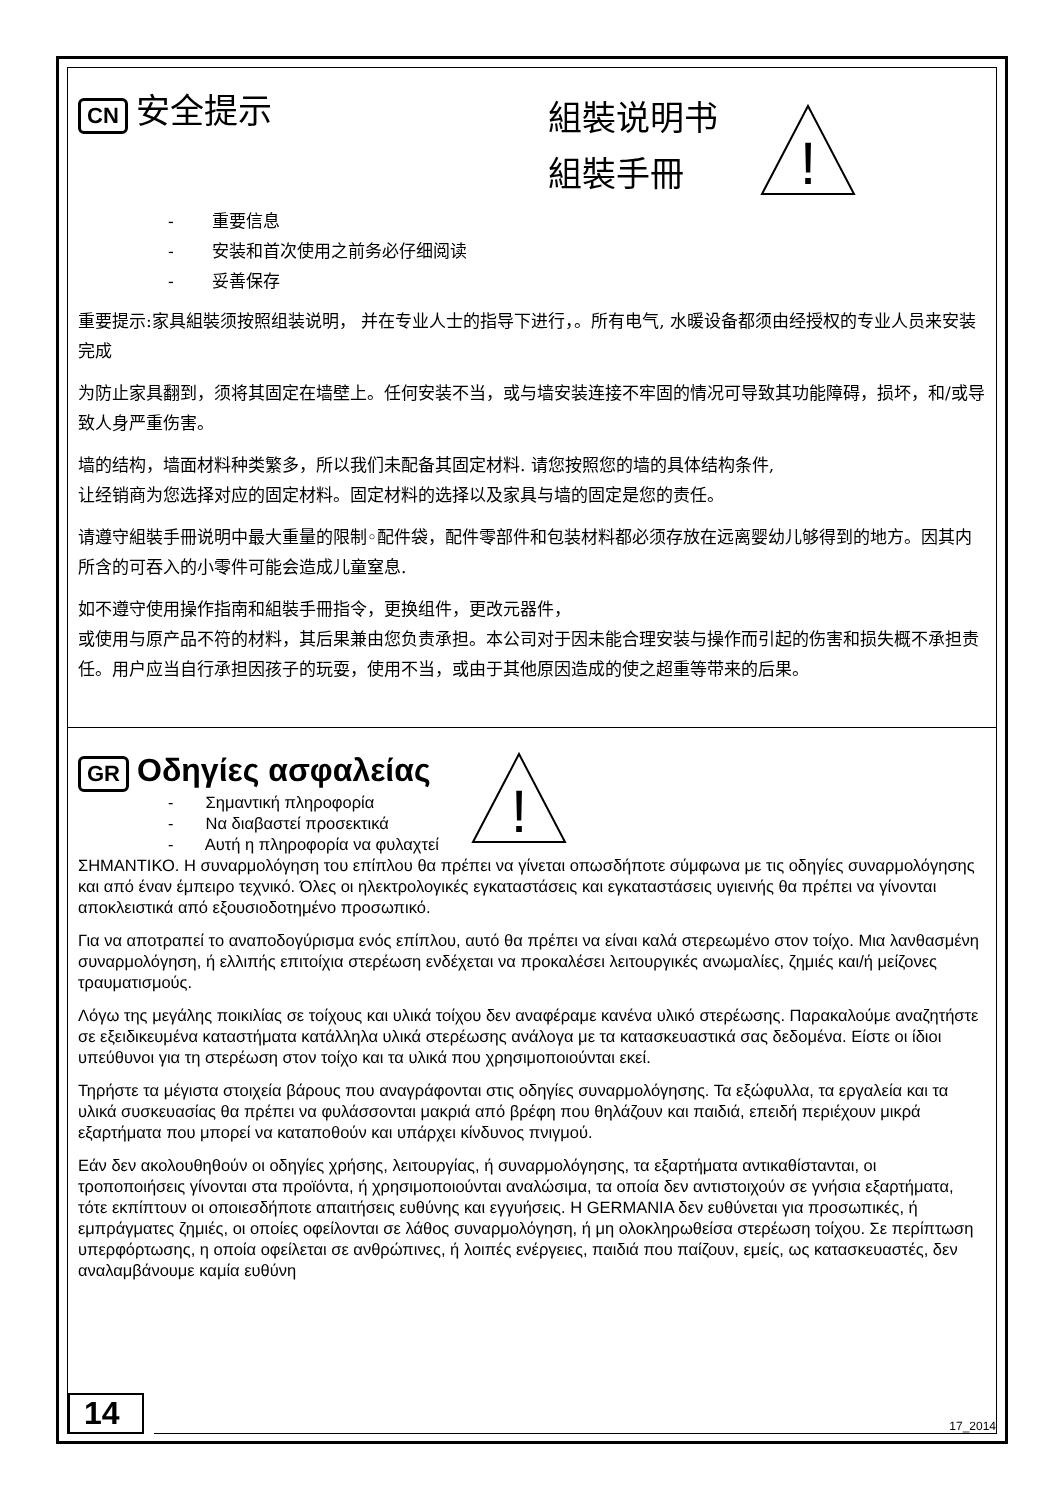CN 安全提示
組裝说明书
組裝手冊
!
- 重要信息
- 安装和首次使用之前务必仔细阅读
- 妥善保存
重要提示:家具組裝须按照组装说明， 并在专业人士的指导下进行，。所有电气, 水暖设备都须由经授权的专业人员来安装完成
为防止家具翻到，须将其固定在墙壁上。任何安装不当，或与墙安装连接不牢固的情况可导致其功能障碍，损坏，和/或导致人身严重伤害。
墙的结构，墙面材料种类繁多，所以我们未配备其固定材料. 请您按照您的墙的具体结构条件,
让经销商为您选择对应的固定材料。固定材料的选择以及家具与墙的固定是您的责任。
请遵守組裝手冊说明中最大重量的限制◦配件袋，配件零部件和包装材料都必须存放在远离婴幼儿够得到的地方。因其内所含的可吞入的小零件可能会造成儿童窒息.
如不遵守使用操作指南和組裝手冊指令，更换组件，更改元器件，
或使用与原产品不符的材料，其后果兼由您负责承担。本公司对于因未能合理安装与操作而引起的伤害和损失概不承担责任。用户应当自行承担因孩子的玩耍，使用不当，或由于其他原因造成的使之超重等带来的后果。
GR Οδηγίες ασφαλείας
- Σημαντική πληροφορία
- Να διαβαστεί προσεκτικά
- Αυτή η πληροφορία να φυλαχτεί
!
ΣΗΜΑΝΤΙΚΟ. Η συναρμολόγηση του επίπλου θα πρέπει να γίνεται οπωσδήποτε σύμφωνα με τις οδηγίες συναρμολόγησης και από έναν έμπειρο τεχνικό. Όλες οι ηλεκτρολογικές εγκαταστάσεις και εγκαταστάσεις υγιεινής θα πρέπει να γίνονται αποκλειστικά από εξουσιοδοτημένο προσωπικό.
Για να αποτραπεί το αναποδογύρισμα ενός επίπλου, αυτό θα πρέπει να είναι καλά στερεωμένο στον τοίχο. Μια λανθασμένη συναρμολόγηση, ή ελλιπής επιτοίχια στερέωση ενδέχεται να προκαλέσει λειτουργικές ανωμαλίες, ζημιές και/ή μείζονες τραυματισμούς.
Λόγω της μεγάλης ποικιλίας σε τοίχους και υλικά τοίχου δεν αναφέραμε κανένα υλικό στερέωσης. Παρακαλούμε αναζητήστε σε εξειδικευμένα καταστήματα κατάλληλα υλικά στερέωσης ανάλογα με τα κατασκευαστικά σας δεδομένα. Είστε οι ίδιοι υπεύθυνοι για τη στερέωση στον τοίχο και τα υλικά που χρησιμοποιούνται εκεί.
Τηρήστε τα μέγιστα στοιχεία βάρους που αναγράφονται στις οδηγίες συναρμολόγησης. Τα εξώφυλλα, τα εργαλεία και τα υλικά συσκευασίας θα πρέπει να φυλάσσονται μακριά από βρέφη που θηλάζουν και παιδιά, επειδή περιέχουν μικρά εξαρτήματα που μπορεί να καταποθούν και υπάρχει κίνδυνος πνιγμού.
Εάν δεν ακολουθηθούν οι οδηγίες χρήσης, λειτουργίας, ή συναρμολόγησης, τα εξαρτήματα αντικαθίστανται, οι τροποποιήσεις γίνονται στα προϊόντα, ή χρησιμοποιούνται αναλώσιμα, τα οποία δεν αντιστοιχούν σε γνήσια εξαρτήματα, τότε εκπίπτουν οι οποιεσδήποτε απαιτήσεις ευθύνης και εγγυήσεις. Η GERMANIA δεν ευθύνεται για προσωπικές, ή εμπράγματες ζημιές, οι οποίες οφείλονται σε λάθος συναρμολόγηση, ή μη ολοκληρωθείσα στερέωση τοίχου. Σε περίπτωση υπερφόρτωσης, η οποία οφείλεται σε ανθρώπινες, ή λοιπές ενέργειες, παιδιά που παίζουν, εμείς, ως κατασκευαστές, δεν αναλαμβάνουμε καμία ευθύνη
14
17_2014